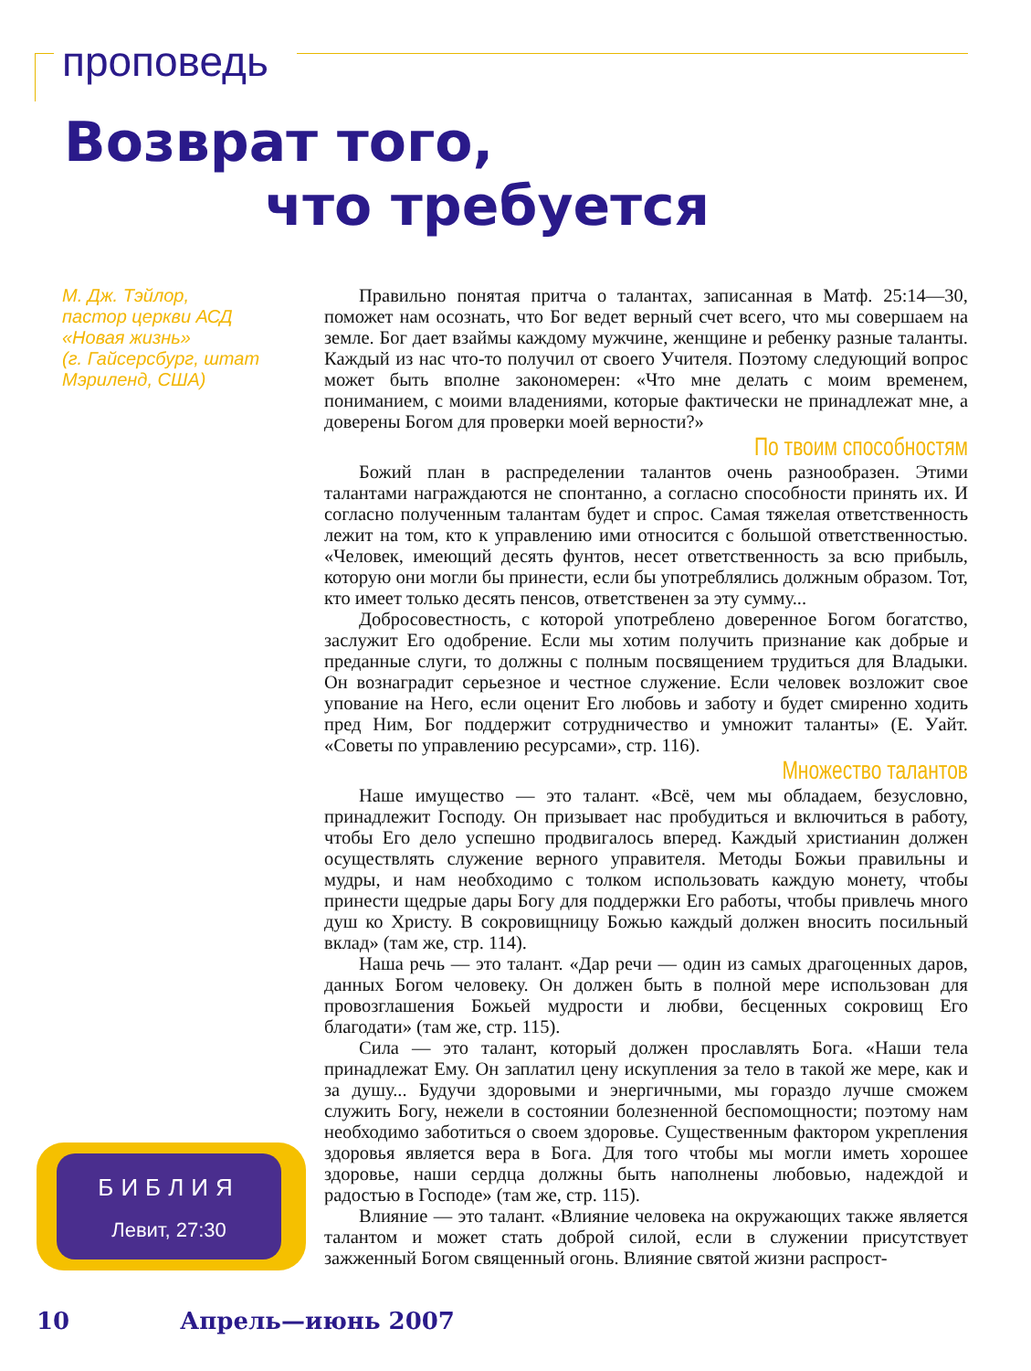проповедь
Возврат того,
что требуется
М. Дж. Тэйлор,
пастор церкви АСД
«Новая жизнь»
(г. Гайсерсбург, штат
Мэриленд, США)
Правильно понятая притча о талантах, записанная в Матф. 25:14—30, поможет нам осознать, что Бог ведет верный счет всего, что мы совершаем на земле. Бог дает взаймы каждому мужчине, женщине и ребенку разные таланты. Каждый из нас что-то получил от своего Учителя. Поэтому следующий вопрос может быть вполне закономерен: «Что мне делать с моим временем, пониманием, с моими владениями, которые фактически не принадлежат мне, а доверены Богом для проверки моей верности?»
По твоим способностям
Божий план в распределении талантов очень разнообразен. Этими талантами награждаются не спонтанно, а согласно способности принять их. И согласно полученным талантам будет и спрос. Самая тяжелая ответственность лежит на том, кто к управлению ими относится с большой ответственностью. «Человек, имеющий десять фунтов, несет ответственность за всю прибыль, которую они могли бы принести, если бы употреблялись должным образом. Тот, кто имеет только десять пенсов, ответственен за эту сумму...
Добросовестность, с которой употреблено доверенное Богом богатство, заслужит Его одобрение. Если мы хотим получить признание как добрые и преданные слуги, то должны с полным посвящением трудиться для Владыки. Он вознаградит серьезное и честное служение. Если человек возложит свое упование на Него, если оценит Его любовь и заботу и будет смиренно ходить пред Ним, Бог поддержит сотрудничество и умножит таланты» (Е. Уайт. «Советы по управлению ресурсами», стр. 116).
Множество талантов
Наше имущество — это талант. «Всё, чем мы обладаем, безусловно, принадлежит Господу. Он призывает нас пробудиться и включиться в работу, чтобы Его дело успешно продвигалось вперед. Каждый христианин должен осуществлять служение верного управителя. Методы Божьи правильны и мудры, и нам необходимо с толком использовать каждую монету, чтобы принести щедрые дары Богу для поддержки Его работы, чтобы привлечь много душ ко Христу. В сокровищницу Божью каждый должен вносить посильный вклад» (там же, стр. 114).
Наша речь — это талант. «Дар речи — один из самых драгоценных даров, данных Богом человеку. Он должен быть в полной мере использован для провозглашения Божьей мудрости и любви, бесценных сокровищ Его благодати» (там же, стр. 115).
Сила — это талант, который должен прославлять Бога. «Наши тела принадлежат Ему. Он заплатил цену искупления за тело в такой же мере, как и за душу... Будучи здоровыми и энергичными, мы гораздо лучше сможем служить Богу, нежели в состоянии болезненной беспомощности; поэтому нам необходимо заботиться о своем здоровье. Существенным фактором укрепления здоровья является вера в Бога. Для того чтобы мы могли иметь хорошее здоровье, наши сердца должны быть наполнены любовью, надеждой и радостью в Господе» (там же, стр. 115).
Влияние — это талант. «Влияние человека на окружающих также является талантом и может стать доброй силой, если в служении присутствует зажженный Богом священный огонь. Влияние святой жизни распрост-
БИБЛИЯ
Левит, 27:30
10 Апрель—июнь 2007